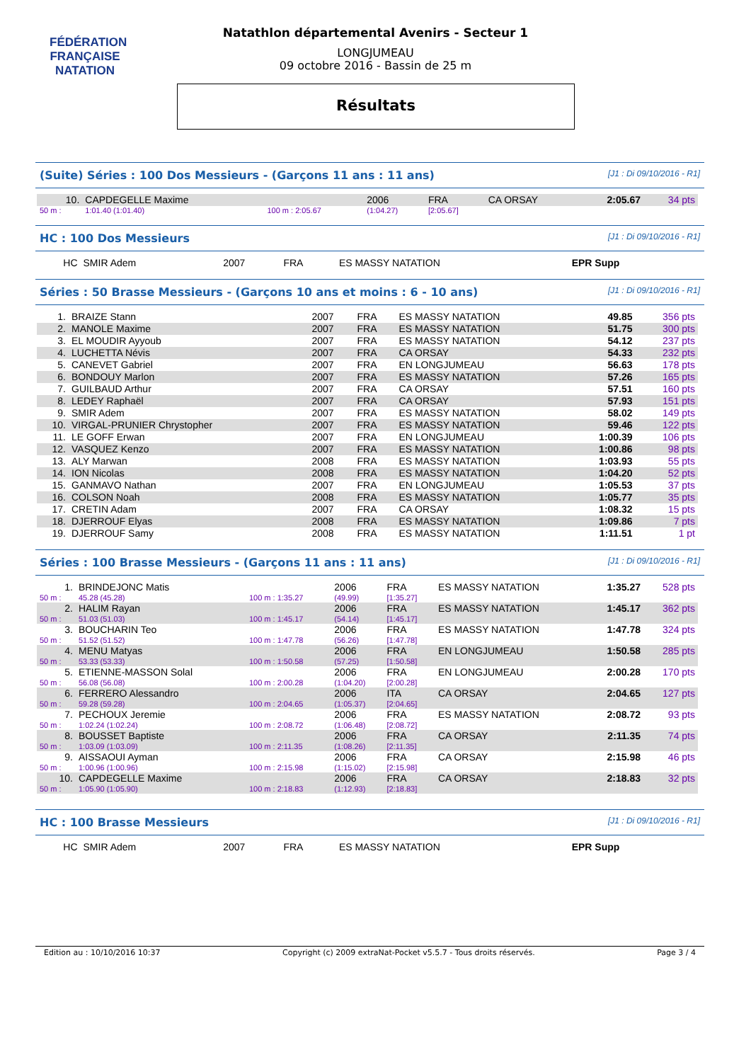FÉDÉRATION FRANÇAISE
NATATION
Natathlon départemental Avenirs - Secteur 1
LONGJUMEAU
09 octobre 2016 - Bassin de 25 m
Résultats
(Suite) Séries : 100 Dos Messieurs - (Garçons 11 ans : 11 ans) [J1 : Di 09/10/2016 - R1]
| 10. | CAPDEGELLE Maxime | | 2006 | FRA | CA ORSAY | 2:05.67 | 34 pts |
| 50 m : | 1:01.40 (1:01.40) | 100 m : 2:05.67 | (1:04.27) | [2:05.67] | | | |
HC : 100 Dos Messieurs [J1 : Di 09/10/2016 - R1]
| HC | SMIR Adem | | 2007 | FRA | ES MASSY NATATION | EPR Supp | |
Séries : 50 Brasse Messieurs - (Garçons 10 ans et moins : 6 - 10 ans) [J1 : Di 09/10/2016 - R1]
| 1. | BRAIZE Stann | 2007 | FRA | ES MASSY NATATION | 49.85 | 356 pts |
| 2. | MANOLE Maxime | 2007 | FRA | ES MASSY NATATION | 51.75 | 300 pts |
| 3. | EL MOUDIR Ayyoub | 2007 | FRA | ES MASSY NATATION | 54.12 | 237 pts |
| 4. | LUCHETTA Névis | 2007 | FRA | CA ORSAY | 54.33 | 232 pts |
| 5. | CANEVET Gabriel | 2007 | FRA | EN LONGJUMEAU | 56.63 | 178 pts |
| 6. | BONDOUY Marlon | 2007 | FRA | ES MASSY NATATION | 57.26 | 165 pts |
| 7. | GUILBAUD Arthur | 2007 | FRA | CA ORSAY | 57.51 | 160 pts |
| 8. | LEDEY Raphaël | 2007 | FRA | CA ORSAY | 57.93 | 151 pts |
| 9. | SMIR Adem | 2007 | FRA | ES MASSY NATATION | 58.02 | 149 pts |
| 10. | VIRGAL-PRUNIER Chrystopher | 2007 | FRA | ES MASSY NATATION | 59.46 | 122 pts |
| 11. | LE GOFF Erwan | 2007 | FRA | EN LONGJUMEAU | 1:00.39 | 106 pts |
| 12. | VASQUEZ Kenzo | 2007 | FRA | ES MASSY NATATION | 1:00.86 | 98 pts |
| 13. | ALY Marwan | 2008 | FRA | ES MASSY NATATION | 1:03.93 | 55 pts |
| 14. | ION Nicolas | 2008 | FRA | ES MASSY NATATION | 1:04.20 | 52 pts |
| 15. | GANMAVO Nathan | 2007 | FRA | EN LONGJUMEAU | 1:05.53 | 37 pts |
| 16. | COLSON Noah | 2008 | FRA | ES MASSY NATATION | 1:05.77 | 35 pts |
| 17. | CRETIN Adam | 2007 | FRA | CA ORSAY | 1:08.32 | 15 pts |
| 18. | DJERROUF Elyas | 2008 | FRA | ES MASSY NATATION | 1:09.86 | 7 pts |
| 19. | DJERROUF Samy | 2008 | FRA | ES MASSY NATATION | 1:11.51 | 1 pt |
Séries : 100 Brasse Messieurs - (Garçons 11 ans : 11 ans) [J1 : Di 09/10/2016 - R1]
| 1. | BRINDEJONC Matis | | 2006 | FRA | ES MASSY NATATION | 1:35.27 | 528 pts |
| 50 m : | 45.28 (45.28) | 100 m : 1:35.27 | (49.99) | [1:35.27] | | | |
| 2. | HALIM Rayan | | 2006 | FRA | ES MASSY NATATION | 1:45.17 | 362 pts |
| 50 m : | 51.03 (51.03) | 100 m : 1:45.17 | (54.14) | [1:45.17] | | | |
| 3. | BOUCHARIN Teo | | 2006 | FRA | ES MASSY NATATION | 1:47.78 | 324 pts |
| 50 m : | 51.52 (51.52) | 100 m : 1:47.78 | (56.26) | [1:47.78] | | | |
| 4. | MENU Matyas | | 2006 | FRA | EN LONGJUMEAU | 1:50.58 | 285 pts |
| 50 m : | 53.33 (53.33) | 100 m : 1:50.58 | (57.25) | [1:50.58] | | | |
| 5. | ETIENNE-MASSON Solal | | 2006 | FRA | EN LONGJUMEAU | 2:00.28 | 170 pts |
| 50 m : | 56.08 (56.08) | 100 m : 2:00.28 | (1:04.20) | [2:00.28] | | | |
| 6. | FERRERO Alessandro | | 2006 | ITA | CA ORSAY | 2:04.65 | 127 pts |
| 50 m : | 59.28 (59.28) | 100 m : 2:04.65 | (1:05.37) | [2:04.65] | | | |
| 7. | PECHOUX Jeremie | | 2006 | FRA | ES MASSY NATATION | 2:08.72 | 93 pts |
| 50 m : | 1:02.24 (1:02.24) | 100 m : 2:08.72 | (1:06.48) | [2:08.72] | | | |
| 8. | BOUSSET Baptiste | | 2006 | FRA | CA ORSAY | 2:11.35 | 74 pts |
| 50 m : | 1:03.09 (1:03.09) | 100 m : 2:11.35 | (1:08.26) | [2:11.35] | | | |
| 9. | AISSAOUI Ayman | | 2006 | FRA | CA ORSAY | 2:15.98 | 46 pts |
| 50 m : | 1:00.96 (1:00.96) | 100 m : 2:15.98 | (1:15.02) | [2:15.98] | | | |
| 10. | CAPDEGELLE Maxime | | 2006 | FRA | CA ORSAY | 2:18.83 | 32 pts |
| 50 m : | 1:05.90 (1:05.90) | 100 m : 2:18.83 | (1:12.93) | [2:18.83] | | | |
HC : 100 Brasse Messieurs [J1 : Di 09/10/2016 - R1]
| HC | SMIR Adem | | 2007 | FRA | ES MASSY NATATION | EPR Supp | |
Edition au : 10/10/2016 10:37 Copyright (c) 2009 extraNat-Pocket v5.5.7 - Tous droits réservés. Page 3 / 4